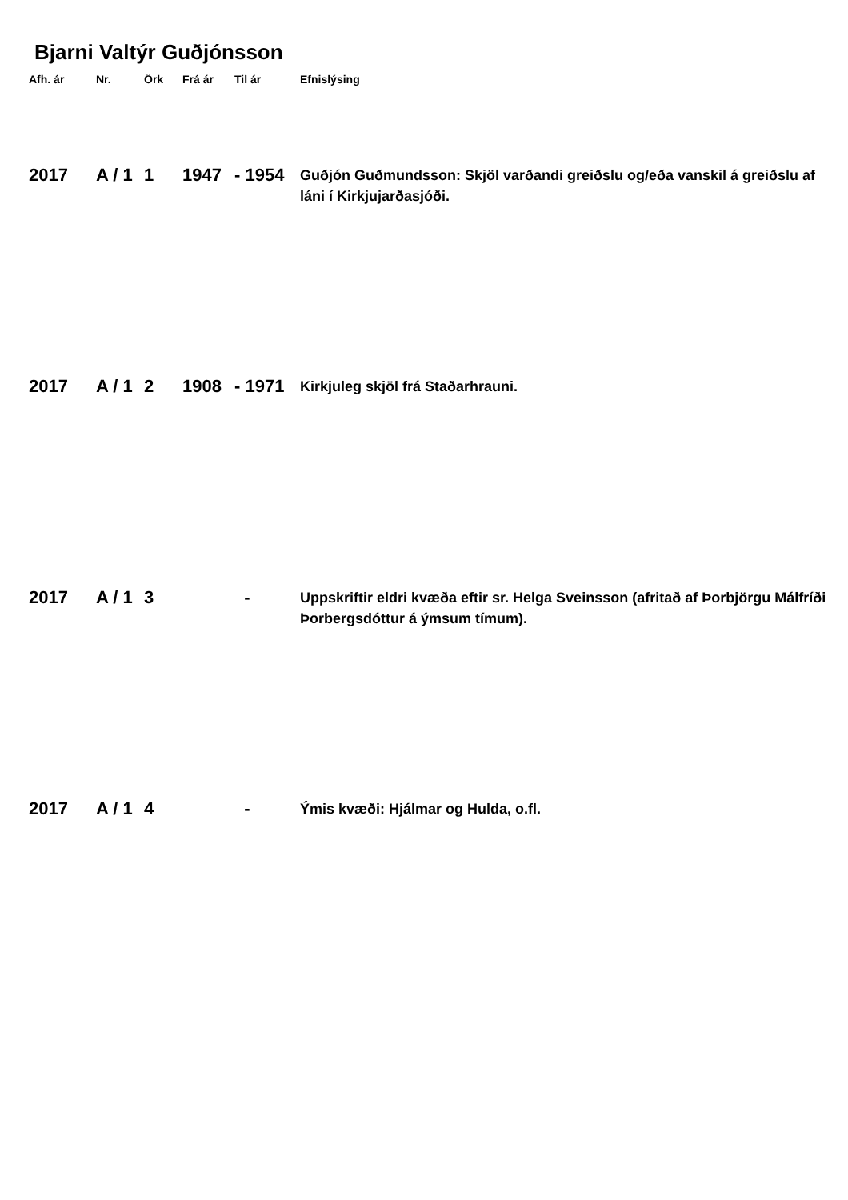Bjarni Valtýr Guðjónsson
| Afh. ár | Nr. | Örk | Frá ár | Til ár | Efnislýsing |
| --- | --- | --- | --- | --- | --- |
| 2017 | A / 1 | 1 | 1947 | - 1954 | Guðjón Guðmundsson: Skjöl varðandi greiðslu og/eða vanskil á greiðslu af láni í Kirkjujarðasjóði. |
| 2017 | A / 1 | 2 | 1908 | - 1971 | Kirkjuleg skjöl frá Staðarhrauni. |
| 2017 | A / 1 | 3 | | - | Uppskriftir eldri kvæða eftir sr. Helga Sveinsson (afritað af Þorbjörgu Málfríði Þorbergsdóttur á ýmsum tímum). |
| 2017 | A / 1 | 4 | | - | Ýmis kvæði: Hjálmar og Hulda, o.fl. |